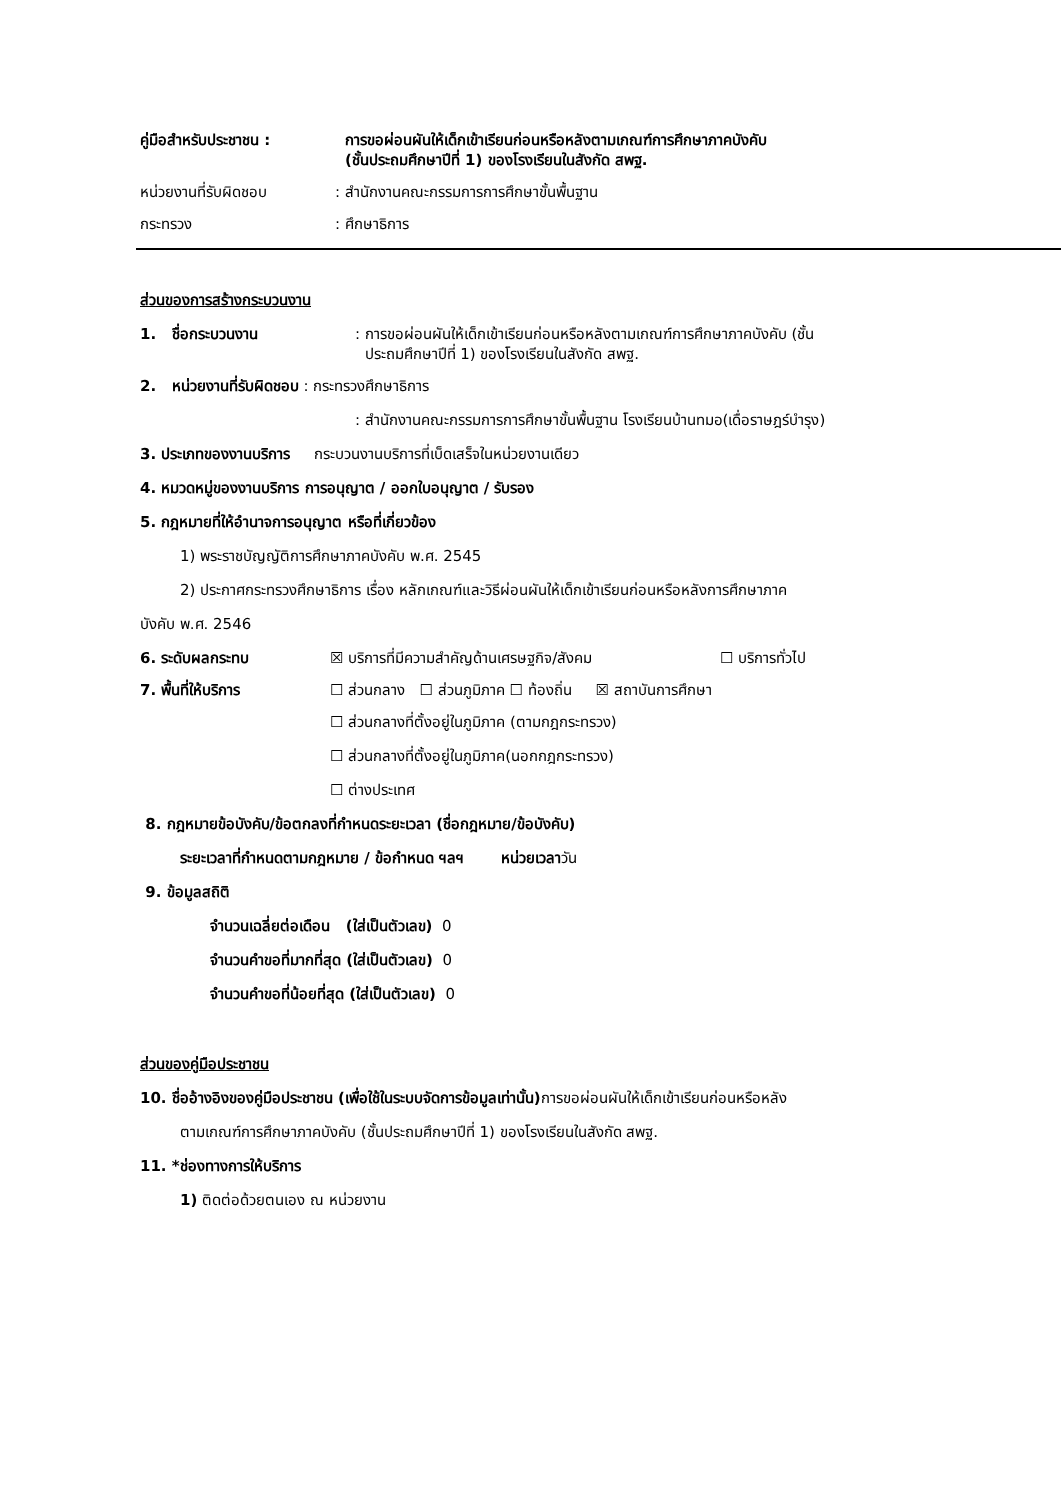คู่มือสำหรับประชาชน : การขอผ่อนผันให้เด็กเข้าเรียนก่อนหรือหลังตามเกณฑ์การศึกษาภาคบังคับ
(ชั้นประถมศึกษาปีที่ 1) ของโรงเรียนในสังกัด สพฐ.
หน่วยงานที่รับผิดชอบ : สำนักงานคณะกรรมการการศึกษาขั้นพื้นฐาน
กระทรวง : ศึกษาธิการ
ส่วนของการสร้างกระบวนงาน
1. ชื่อกระบวนงาน : การขอผ่อนผันให้เด็กเข้าเรียนก่อนหรือหลังตามเกณฑ์การศึกษาภาคบังคับ (ชั้น
ประถมศึกษาปีที่ 1) ของโรงเรียนในสังกัด สพฐ.
2. หน่วยงานที่รับผิดชอบ : กระทรวงศึกษาธิการ
: สำนักงานคณะกรรมการการศึกษาขั้นพื้นฐาน โรงเรียนบ้านทมอ(เดื่อราษฎร์บำรุง)
3. ประเภทของงานบริการ กระบวนงานบริการที่เบ็ดเสร็จในหน่วยงานเดียว
4. หมวดหมู่ของงานบริการ การอนุญาต / ออกใบอนุญาต / รับรอง
5. กฎหมายที่ให้อำนาจการอนุญาต หรือที่เกี่ยวข้อง
1) พระราชบัญญัติการศึกษาภาคบังคับ พ.ศ. 2545
2) ประกาศกระทรวงศึกษาธิการ เรื่อง หลักเกณฑ์และวิธีผ่อนผันให้เด็กเข้าเรียนก่อนหรือหลังการศึกษาภาค
บังคับ พ.ศ. 2546
6. ระดับผลกระทบ ☒ บริการที่มีความสำคัญด้านเศรษฐกิจ/สังคม ☐ บริการทั่วไป
7. พื้นที่ให้บริการ ☐ ส่วนกลาง ☐ ส่วนภูมิภาค ☐ ท้องถิ่น ☒ สถาบันการศึกษา
☐ ส่วนกลางที่ตั้งอยู่ในภูมิภาค (ตามกฎกระทรวง)
☐ ส่วนกลางที่ตั้งอยู่ในภูมิภาค(นอกกฎกระทรวง)
☐ ต่างประเทศ
8. กฎหมายข้อบังคับ/ข้อตกลงที่กำหนดระยะเวลา (ชื่อกฎหมาย/ข้อบังคับ)
ระยะเวลาที่กำหนดตามกฎหมาย / ข้อกำหนด ฯลฯ หน่วยเวลาวัน
9. ข้อมูลสถิติ
จำนวนเฉลี่ยต่อเดือน (ใส่เป็นตัวเลข) 0
จำนวนคำขอที่มากที่สุด (ใส่เป็นตัวเลข) 0
จำนวนคำขอที่น้อยที่สุด (ใส่เป็นตัวเลข) 0
ส่วนของคู่มือประชาชน
10. ชื่ออ้างอิงของคู่มือประชาชน (เพื่อใช้ในระบบจัดการข้อมูลเท่านั้น) การขอผ่อนผันให้เด็กเข้าเรียนก่อนหรือหลัง
ตามเกณฑ์การศึกษาภาคบังคับ (ชั้นประถมศึกษาปีที่ 1) ของโรงเรียนในสังกัด สพฐ.
11. *ช่องทางการให้บริการ
1) ติดต่อด้วยตนเอง ณ หน่วยงาน